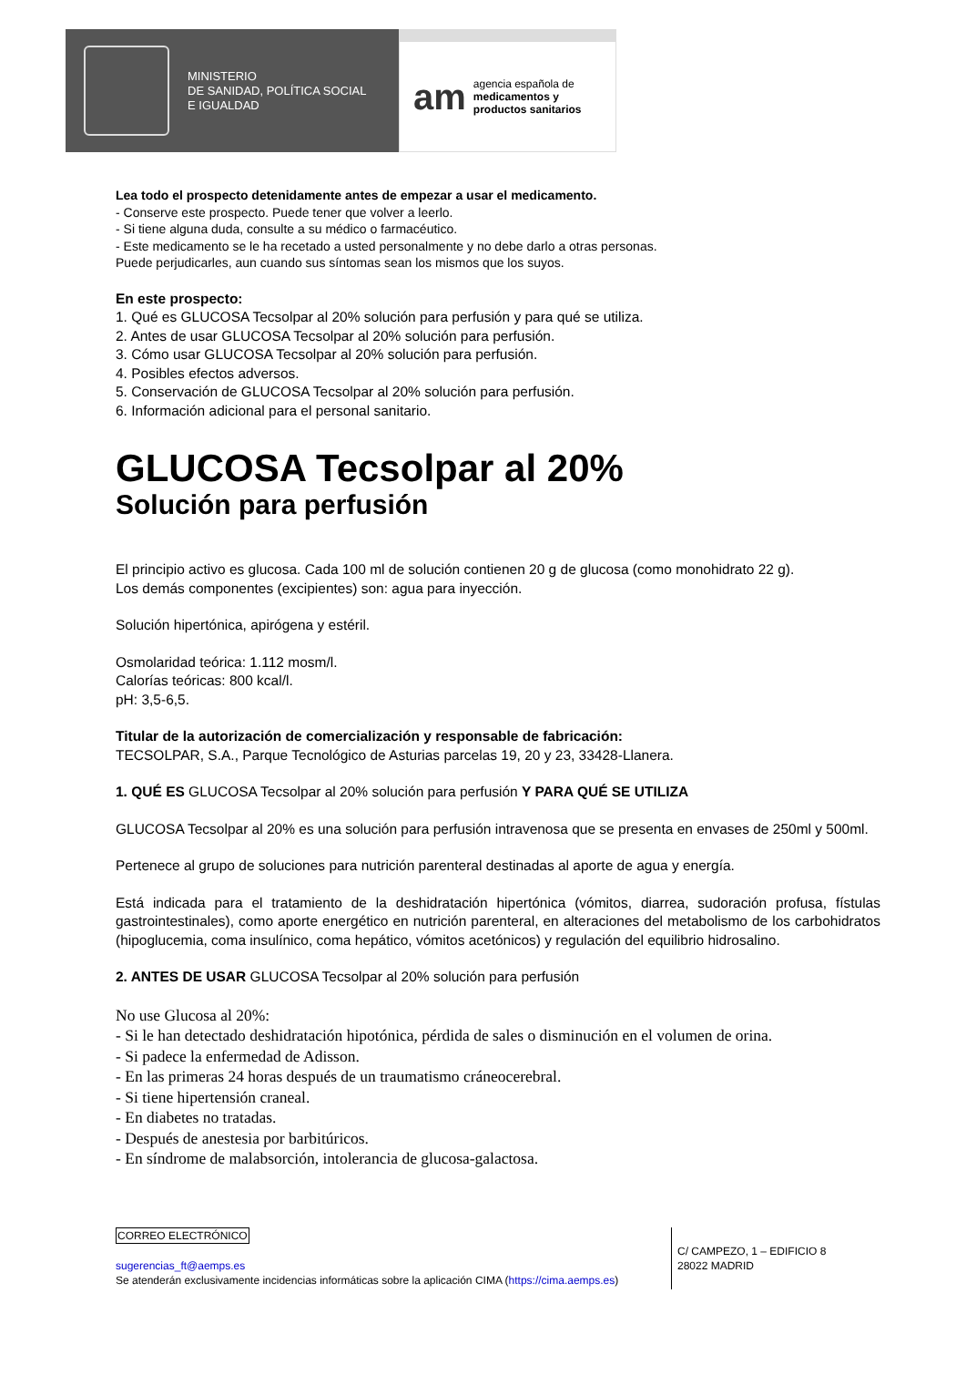MINISTERIO
DE SANIDAD, POLÍTICA SOCIAL
E IGUALDAD
am
agencia española de
medicamentos y
productos sanitarios
Lea todo el prospecto detenidamente antes de empezar a usar el medicamento.
- Conserve este prospecto. Puede tener que volver a leerlo.
- Si tiene alguna duda, consulte a su médico o farmacéutico.
- Este medicamento se le ha recetado a usted personalmente y no debe darlo a otras personas.
Puede perjudicarles, aun cuando sus síntomas sean los mismos que los suyos.
En este prospecto:
1. Qué es GLUCOSA Tecsolpar al 20% solución para perfusión y para qué se utiliza.
2. Antes de usar GLUCOSA Tecsolpar al 20% solución para perfusión.
3. Cómo usar GLUCOSA Tecsolpar al 20% solución para perfusión.
4. Posibles efectos adversos.
5. Conservación de GLUCOSA Tecsolpar al 20% solución para perfusión.
6. Información adicional para el personal sanitario.
GLUCOSA Tecsolpar al 20%
Solución para perfusión
El principio activo es glucosa. Cada 100 ml de solución contienen 20 g de glucosa (como monohidrato 22 g).
Los demás componentes (excipientes) son: agua para inyección.
Solución hipertónica, apirógena y estéril.
Osmolaridad teórica: 1.112 mosm/l.
Calorías teóricas: 800 kcal/l.
pH: 3,5-6,5.
Titular de la autorización de comercialización y responsable de fabricación:
TECSOLPAR, S.A., Parque Tecnológico de Asturias parcelas 19, 20 y 23, 33428-Llanera.
1. QUÉ ES GLUCOSA Tecsolpar al 20% solución para perfusión Y PARA QUÉ SE UTILIZA
GLUCOSA Tecsolpar al 20% es una solución para perfusión intravenosa que se presenta en envases de 250ml y 500ml.
Pertenece al grupo de soluciones para nutrición parenteral destinadas al aporte de agua y energía.
Está indicada para el tratamiento de la deshidratación hipertónica (vómitos, diarrea, sudoración profusa, fístulas gastrointestinales), como aporte energético en nutrición parenteral, en alteraciones del metabolismo de los carbohidratos (hipoglucemia, coma insulínico, coma hepático, vómitos acetónicos) y regulación del equilibrio hidrosalino.
2. ANTES DE USAR GLUCOSA Tecsolpar al 20% solución para perfusión
No use Glucosa al 20%:
- Si le han detectado deshidratación hipotónica, pérdida de sales o disminución en el volumen de orina.
- Si padece la enfermedad de Adisson.
- En las primeras 24 horas después de un traumatismo cráneocerebral.
- Si tiene hipertensión craneal.
- En diabetes no tratadas.
- Después de anestesia por barbitúricos.
- En síndrome de malabsorción, intolerancia de glucosa-galactosa.
CORREO ELECTRÓNICO
sugerencias_ft@aemps.es
Se atenderán exclusivamente incidencias informáticas sobre la aplicación CIMA (https://cima.aemps.es)
C/ CAMPEZO, 1 – EDIFICIO 8
28022 MADRID